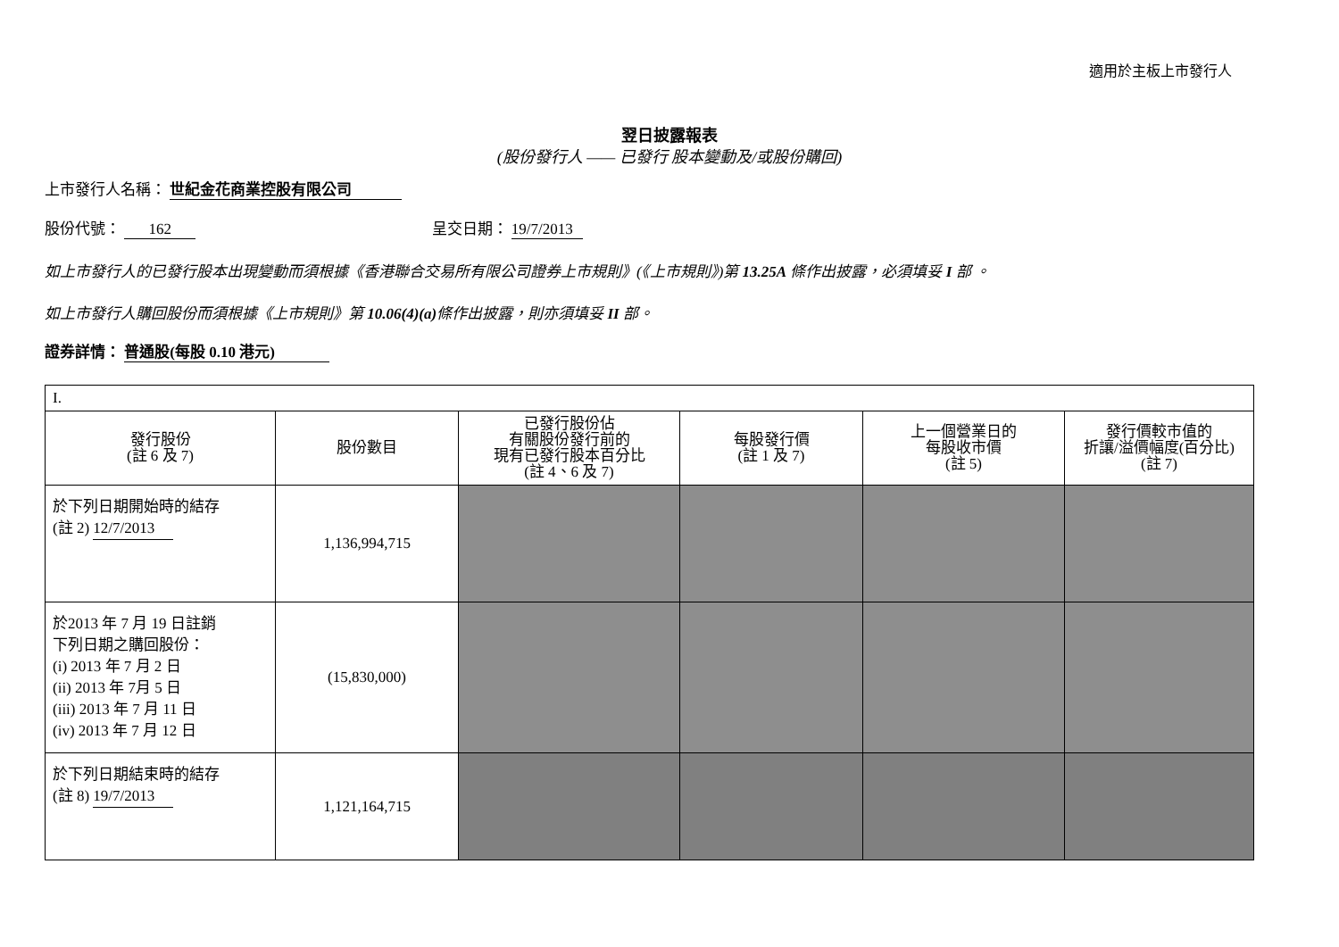適用於主板上市發行人
翌日披露報表
(股份發行人 —— 已發行 股本變動及/或股份購回)
上市發行人名稱： 世紀金花商業控股有限公司
股份代號： 162 呈交日期： 19/7/2013
如上市發行人的已發行股本出現變動而須根據《香港聯合交易所有限公司證券上市規則》(《上市規則》)第 13.25A 條作出披露，必須填妥 I 部 。
如上市發行人購回股份而須根據《上市規則》第 10.06(4)(a) 條作出披露，則亦須填妥 II 部。
證券詳情： 普通股(每股 0.10 港元)
| I. | | | | | |
| 發行股份 (註 6 及 7) | 股份數目 | 已發行股份佔 有關股份發行前的 現有已發行股本百分比 (註 4、6 及 7) | 每股發行價 (註 1 及 7) | 上一個營業日的 每股收市價 (註 5) | 發行價較市值的 折讓/溢價幅度(百分比) (註 7) |
| 於下列日期開始時的結存 (註 2) 12/7/2013 | 1,136,994,715 | | | | |
| 於2013 年 7 月 19 日註銷 下列日期之購回股份： (i) 2013 年 7 月 2 日 (ii) 2013 年 7月 5 日 (iii) 2013 年 7 月 11 日 (iv) 2013 年 7 月 12 日 | (15,830,000) | | | | |
| 於下列日期結束時的結存 (註 8) 19/7/2013 | 1,121,164,715 | | | | |